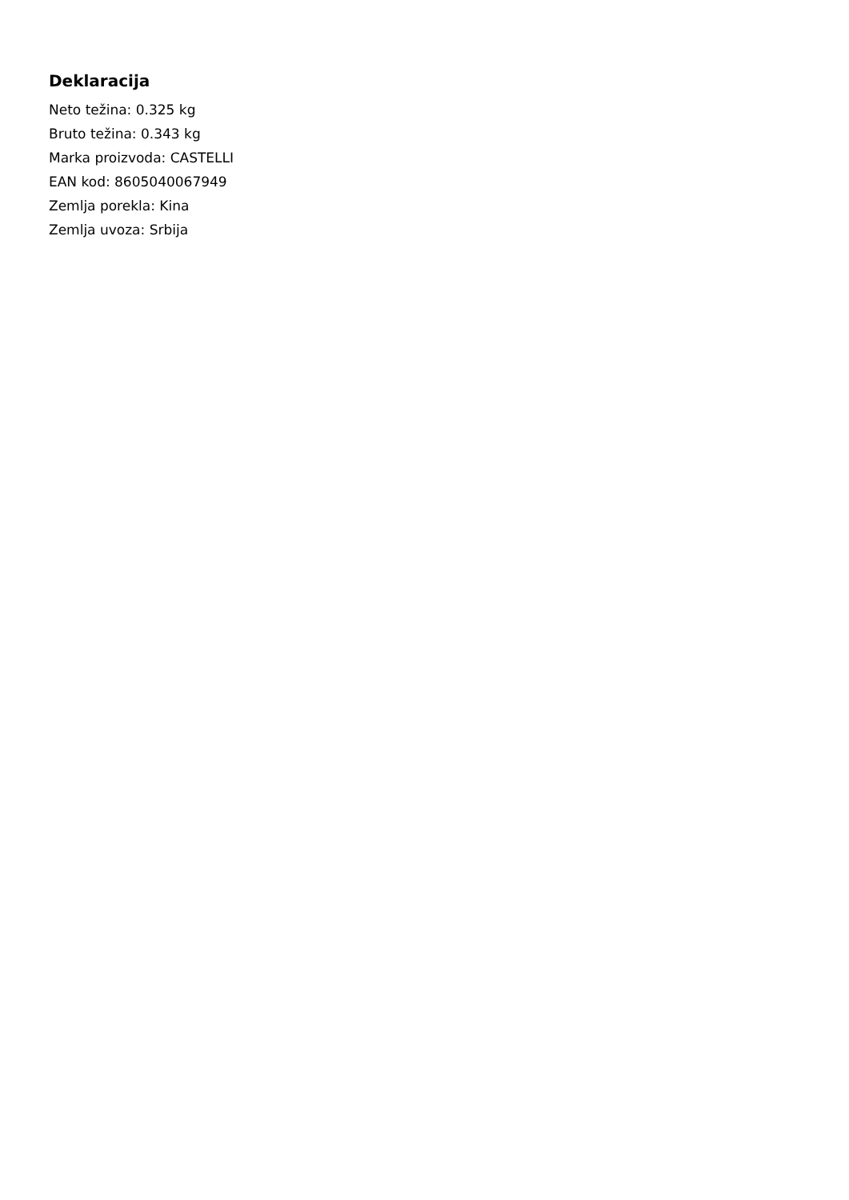Deklaracija
Neto težina: 0.325 kg
Bruto težina: 0.343 kg
Marka proizvoda: CASTELLI
EAN kod: 8605040067949
Zemlja porekla: Kina
Zemlja uvoza: Srbija